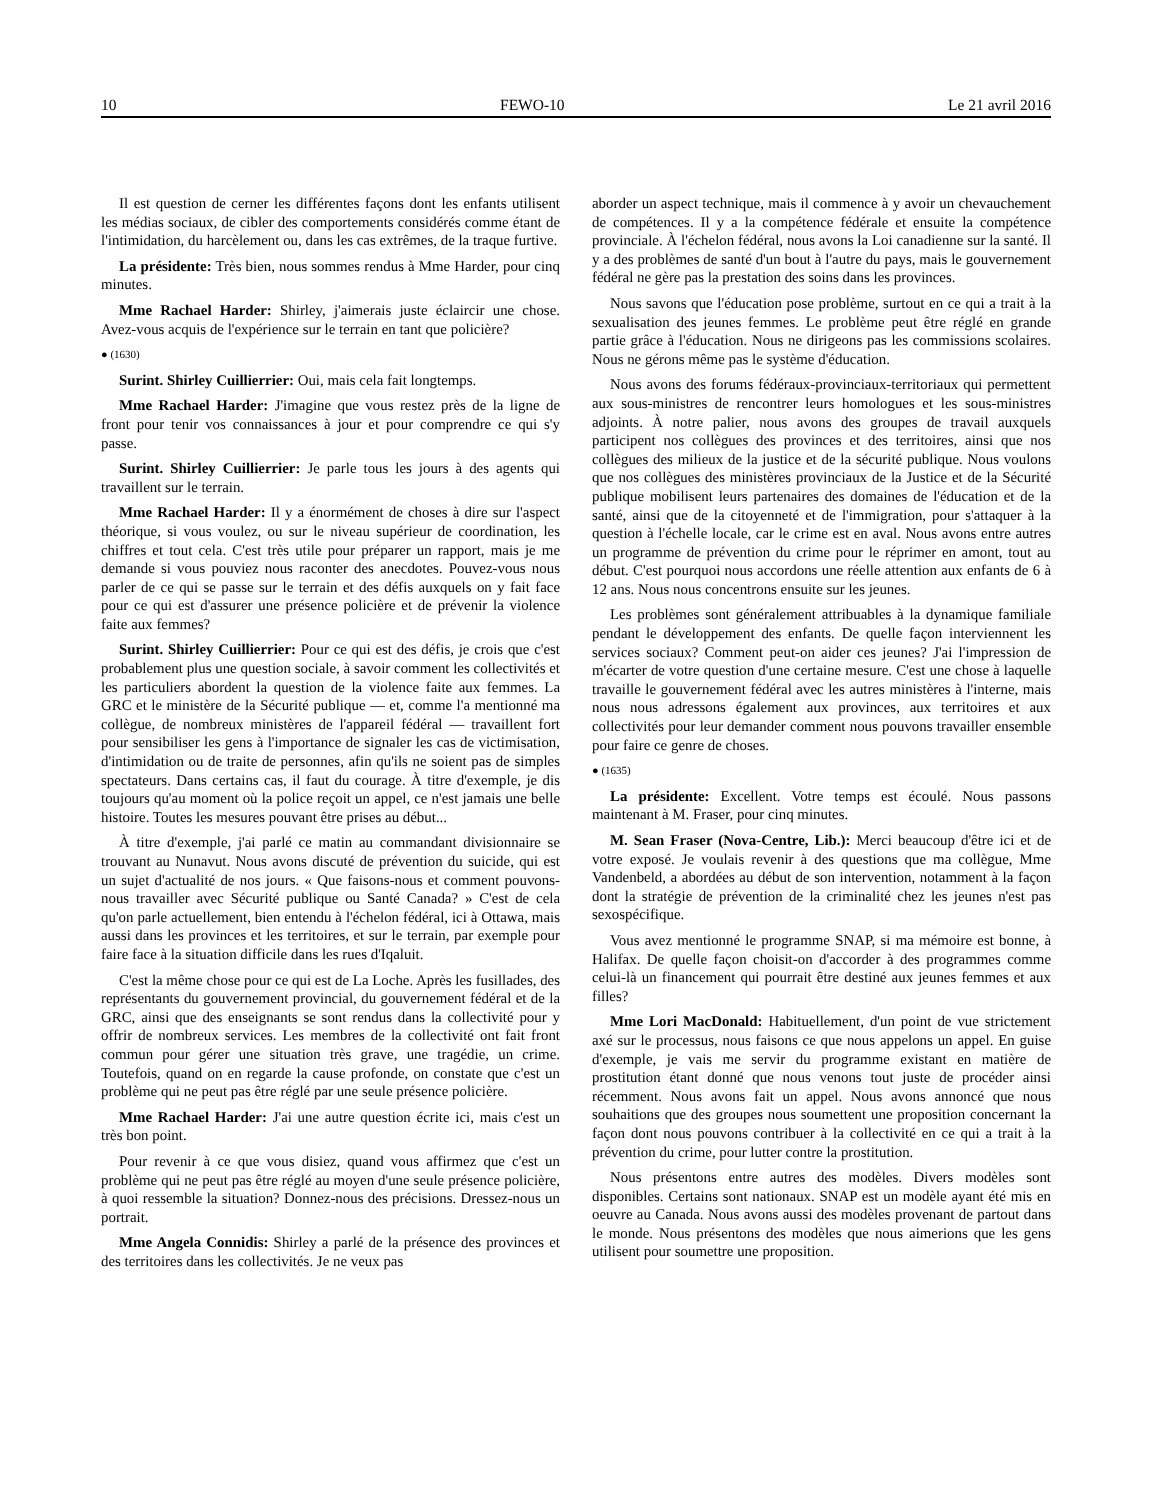10 FEWO-10 Le 21 avril 2016
Il est question de cerner les différentes façons dont les enfants utilisent les médias sociaux, de cibler des comportements considérés comme étant de l'intimidation, du harcèlement ou, dans les cas extrêmes, de la traque furtive.
La présidente: Très bien, nous sommes rendus à Mme Harder, pour cinq minutes.
Mme Rachael Harder: Shirley, j'aimerais juste éclaircir une chose. Avez-vous acquis de l'expérience sur le terrain en tant que policière?
● (1630)
Surint. Shirley Cuillierrier: Oui, mais cela fait longtemps.
Mme Rachael Harder: J'imagine que vous restez près de la ligne de front pour tenir vos connaissances à jour et pour comprendre ce qui s'y passe.
Surint. Shirley Cuillierrier: Je parle tous les jours à des agents qui travaillent sur le terrain.
Mme Rachael Harder: Il y a énormément de choses à dire sur l'aspect théorique, si vous voulez, ou sur le niveau supérieur de coordination, les chiffres et tout cela. C'est très utile pour préparer un rapport, mais je me demande si vous pouviez nous raconter des anecdotes. Pouvez-vous nous parler de ce qui se passe sur le terrain et des défis auxquels on y fait face pour ce qui est d'assurer une présence policière et de prévenir la violence faite aux femmes?
Surint. Shirley Cuillierrier: Pour ce qui est des défis, je crois que c'est probablement plus une question sociale, à savoir comment les collectivités et les particuliers abordent la question de la violence faite aux femmes. La GRC et le ministère de la Sécurité publique — et, comme l'a mentionné ma collègue, de nombreux ministères de l'appareil fédéral — travaillent fort pour sensibiliser les gens à l'importance de signaler les cas de victimisation, d'intimidation ou de traite de personnes, afin qu'ils ne soient pas de simples spectateurs. Dans certains cas, il faut du courage. À titre d'exemple, je dis toujours qu'au moment où la police reçoit un appel, ce n'est jamais une belle histoire. Toutes les mesures pouvant être prises au début...
À titre d'exemple, j'ai parlé ce matin au commandant divisionnaire se trouvant au Nunavut. Nous avons discuté de prévention du suicide, qui est un sujet d'actualité de nos jours. « Que faisons-nous et comment pouvons-nous travailler avec Sécurité publique ou Santé Canada? » C'est de cela qu'on parle actuellement, bien entendu à l'échelon fédéral, ici à Ottawa, mais aussi dans les provinces et les territoires, et sur le terrain, par exemple pour faire face à la situation difficile dans les rues d'Iqaluit.
C'est la même chose pour ce qui est de La Loche. Après les fusillades, des représentants du gouvernement provincial, du gouvernement fédéral et de la GRC, ainsi que des enseignants se sont rendus dans la collectivité pour y offrir de nombreux services. Les membres de la collectivité ont fait front commun pour gérer une situation très grave, une tragédie, un crime. Toutefois, quand on en regarde la cause profonde, on constate que c'est un problème qui ne peut pas être réglé par une seule présence policière.
Mme Rachael Harder: J'ai une autre question écrite ici, mais c'est un très bon point.
Pour revenir à ce que vous disiez, quand vous affirmez que c'est un problème qui ne peut pas être réglé au moyen d'une seule présence policière, à quoi ressemble la situation? Donnez-nous des précisions. Dressez-nous un portrait.
Mme Angela Connidis: Shirley a parlé de la présence des provinces et des territoires dans les collectivités. Je ne veux pas
aborder un aspect technique, mais il commence à y avoir un chevauchement de compétences. Il y a la compétence fédérale et ensuite la compétence provinciale. À l'échelon fédéral, nous avons la Loi canadienne sur la santé. Il y a des problèmes de santé d'un bout à l'autre du pays, mais le gouvernement fédéral ne gère pas la prestation des soins dans les provinces.
Nous savons que l'éducation pose problème, surtout en ce qui a trait à la sexualisation des jeunes femmes. Le problème peut être réglé en grande partie grâce à l'éducation. Nous ne dirigeons pas les commissions scolaires. Nous ne gérons même pas le système d'éducation.
Nous avons des forums fédéraux-provinciaux-territoriaux qui permettent aux sous-ministres de rencontrer leurs homologues et les sous-ministres adjoints. À notre palier, nous avons des groupes de travail auxquels participent nos collègues des provinces et des territoires, ainsi que nos collègues des milieux de la justice et de la sécurité publique. Nous voulons que nos collègues des ministères provinciaux de la Justice et de la Sécurité publique mobilisent leurs partenaires des domaines de l'éducation et de la santé, ainsi que de la citoyenneté et de l'immigration, pour s'attaquer à la question à l'échelle locale, car le crime est en aval. Nous avons entre autres un programme de prévention du crime pour le réprimer en amont, tout au début. C'est pourquoi nous accordons une réelle attention aux enfants de 6 à 12 ans. Nous nous concentrons ensuite sur les jeunes.
Les problèmes sont généralement attribuables à la dynamique familiale pendant le développement des enfants. De quelle façon interviennent les services sociaux? Comment peut-on aider ces jeunes? J'ai l'impression de m'écarter de votre question d'une certaine mesure. C'est une chose à laquelle travaille le gouvernement fédéral avec les autres ministères à l'interne, mais nous nous adressons également aux provinces, aux territoires et aux collectivités pour leur demander comment nous pouvons travailler ensemble pour faire ce genre de choses.
● (1635)
La présidente: Excellent. Votre temps est écoulé. Nous passons maintenant à M. Fraser, pour cinq minutes.
M. Sean Fraser (Nova-Centre, Lib.): Merci beaucoup d'être ici et de votre exposé. Je voulais revenir à des questions que ma collègue, Mme Vandenbeld, a abordées au début de son intervention, notamment à la façon dont la stratégie de prévention de la criminalité chez les jeunes n'est pas sexospécifique.
Vous avez mentionné le programme SNAP, si ma mémoire est bonne, à Halifax. De quelle façon choisit-on d'accorder à des programmes comme celui-là un financement qui pourrait être destiné aux jeunes femmes et aux filles?
Mme Lori MacDonald: Habituellement, d'un point de vue strictement axé sur le processus, nous faisons ce que nous appelons un appel. En guise d'exemple, je vais me servir du programme existant en matière de prostitution étant donné que nous venons tout juste de procéder ainsi récemment. Nous avons fait un appel. Nous avons annoncé que nous souhaitions que des groupes nous soumettent une proposition concernant la façon dont nous pouvons contribuer à la collectivité en ce qui a trait à la prévention du crime, pour lutter contre la prostitution.
Nous présentons entre autres des modèles. Divers modèles sont disponibles. Certains sont nationaux. SNAP est un modèle ayant été mis en oeuvre au Canada. Nous avons aussi des modèles provenant de partout dans le monde. Nous présentons des modèles que nous aimerions que les gens utilisent pour soumettre une proposition.